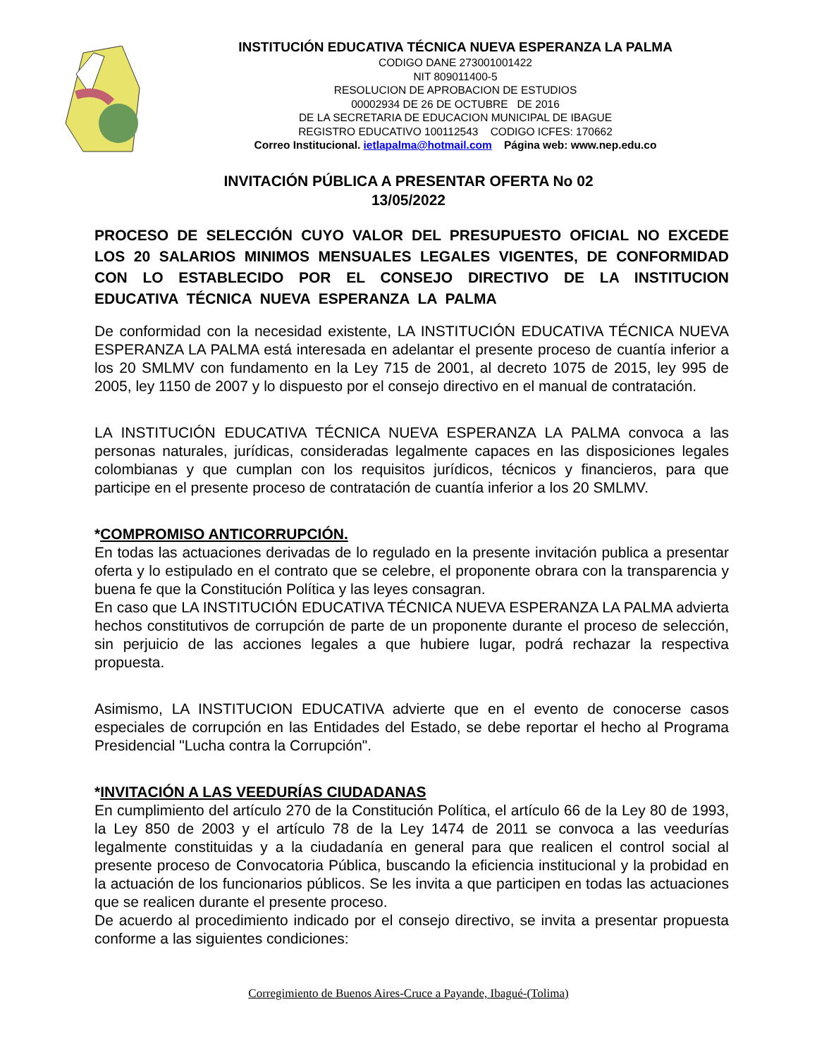INSTITUCIÓN EDUCATIVA TÉCNICA NUEVA ESPERANZA LA PALMA
CODIGO DANE 273001001422
NIT 809011400-5
RESOLUCION DE APROBACION DE ESTUDIOS
00002934 DE 26 DE OCTUBRE DE 2016
DE LA SECRETARIA DE EDUCACION MUNICIPAL DE IBAGUE
REGISTRO EDUCATIVO 100112543 CODIGO ICFES: 170662
Correo Institucional. ietlapalma@hotmail.com Página web: www.nep.edu.co
INVITACIÓN PÚBLICA A PRESENTAR OFERTA No 02
13/05/2022
PROCESO DE SELECCIÓN CUYO VALOR DEL PRESUPUESTO OFICIAL NO EXCEDE LOS 20 SALARIOS MINIMOS MENSUALES LEGALES VIGENTES, DE CONFORMIDAD CON LO ESTABLECIDO POR EL CONSEJO DIRECTIVO DE LA INSTITUCION EDUCATIVA TÉCNICA NUEVA ESPERANZA LA PALMA
De conformidad con la necesidad existente, LA INSTITUCIÓN EDUCATIVA TÉCNICA NUEVA ESPERANZA LA PALMA está interesada en adelantar el presente proceso de cuantía inferior a los 20 SMLMV con fundamento en la Ley 715 de 2001, al decreto 1075 de 2015, ley 995 de 2005, ley 1150 de 2007 y lo dispuesto por el consejo directivo en el manual de contratación.
LA INSTITUCIÓN EDUCATIVA TÉCNICA NUEVA ESPERANZA LA PALMA convoca a las personas naturales, jurídicas, consideradas legalmente capaces en las disposiciones legales colombianas y que cumplan con los requisitos jurídicos, técnicos y financieros, para que participe en el presente proceso de contratación de cuantía inferior a los 20 SMLMV.
*COMPROMISO ANTICORRUPCIÓN.
En todas las actuaciones derivadas de lo regulado en la presente invitación publica a presentar oferta y lo estipulado en el contrato que se celebre, el proponente obrara con la transparencia y buena fe que la Constitución Política y las leyes consagran.
En caso que LA INSTITUCIÓN EDUCATIVA TÉCNICA NUEVA ESPERANZA LA PALMA advierta hechos constitutivos de corrupción de parte de un proponente durante el proceso de selección, sin perjuicio de las acciones legales a que hubiere lugar, podrá rechazar la respectiva propuesta.
Asimismo, LA INSTITUCION EDUCATIVA advierte que en el evento de conocerse casos especiales de corrupción en las Entidades del Estado, se debe reportar el hecho al Programa Presidencial "Lucha contra la Corrupción".
*INVITACIÓN A LAS VEEDURÍAS CIUDADANAS
En cumplimiento del artículo 270 de la Constitución Política, el artículo 66 de la Ley 80 de 1993, la Ley 850 de 2003 y el artículo 78 de la Ley 1474 de 2011 se convoca a las veedurías legalmente constituidas y a la ciudadanía en general para que realicen el control social al presente proceso de Convocatoria Pública, buscando la eficiencia institucional y la probidad en la actuación de los funcionarios públicos. Se les invita a que participen en todas las actuaciones que se realicen durante el presente proceso.
De acuerdo al procedimiento indicado por el consejo directivo, se invita a presentar propuesta conforme a las siguientes condiciones:
Corregimiento de Buenos Aires-Cruce a Payande, Ibagué-(Tolima)